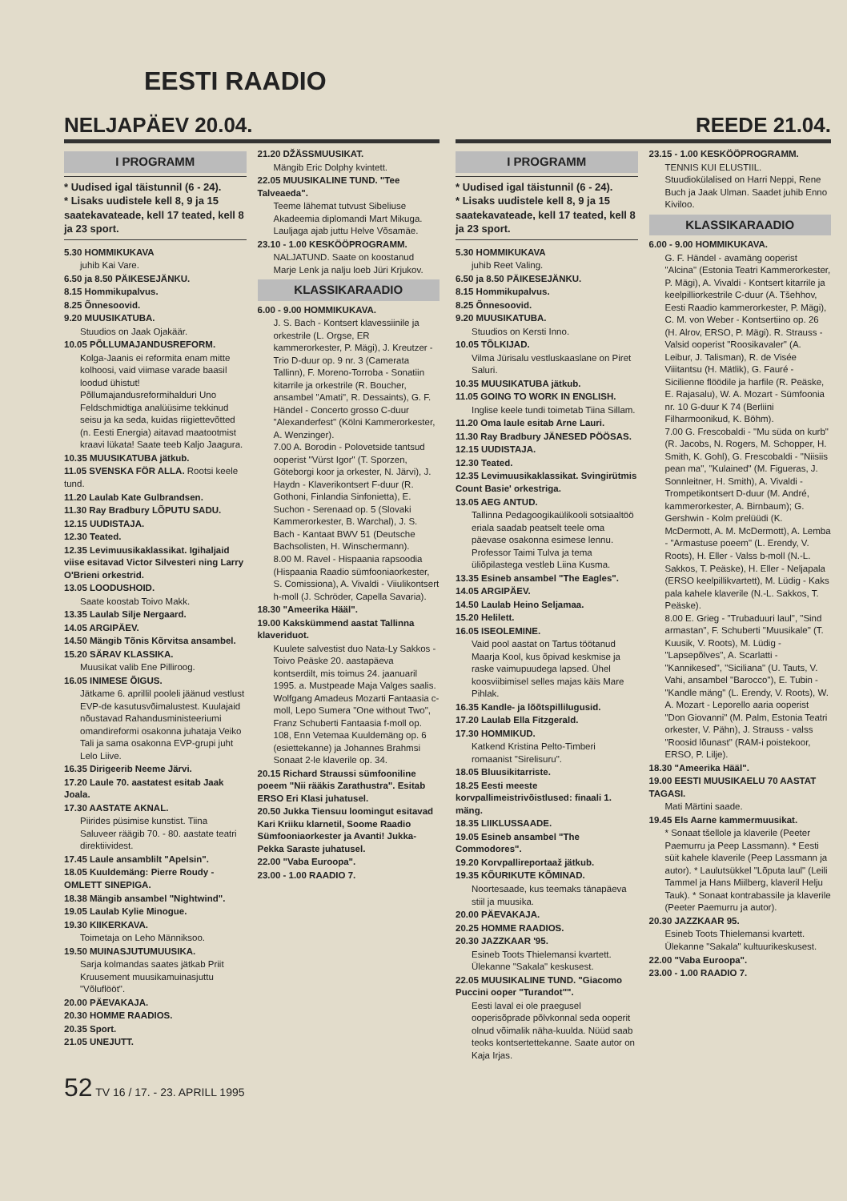EESTI RAADIO
NELJAPÄEV 20.04.
I PROGRAMM
* Uudised igal täistunnil (6 - 24).
* Lisaks uudistele kell 8, 9 ja 15 saatekavateade, kell 17 teated, kell 8 ja 23 sport.
5.30 HOMMIKUKAVA
juhib Kai Vare.
6.50 ja 8.50 PÄIKESEJÄNKU.
8.15 Hommikupalvus.
8.25 Õnnesoovid.
9.20 MUUSIKATUBA.
Stuudios on Jaak Ojakäär.
10.05 PÕLLUMAJANDUSREFORM.
Kolga-Jaanis ei reformita enam mitte kolhoosi, vaid viimase varade baasil loodud ühistut! Põllumajandusreformihalduri Uno Feldschmidtiga analüüsime tekkinud seisu ja ka seda, kuidas riigiettevõtted (n. Eesti Energia) aitavad maatootmist kraavi lükata! Saate teeb Kaljo Jaagura.
10.35 MUUSIKATUBA jätkub.
11.05 SVENSKA FÖR ALLA. Rootsi keele tund.
11.20 Laulab Kate Gulbrandsen.
11.30 Ray Bradbury LÕPUTU SADU.
12.15 UUDISTAJA.
12.30 Teated.
12.35 Levimuusikaklassikat. Igihaljaid viise esitavad Victor Silvesteri ning Larry O'Brieni orkestrid.
13.05 LOODUSHOID.
Saate koostab Toivo Makk.
13.35 Laulab Silje Nergaard.
14.05 ARGIPÄEV.
14.50 Mängib Tõnis Kõrvitsa ansambel.
15.20 SÄRAV KLASSIKA.
Muusikat valib Ene Pilliroog.
16.05 INIMESE ÕIGUS.
Jätkame 6. aprillil pooleli jäänud vestlust EVP-de kasutusvõimalustest. Kuulajaid nõustavad Rahandusministeeriumi omandireformi osakonna juhataja Veiko Tali ja sama osakonna EVP-grupi juht Lelo Liive.
16.35 Dirigeerib Neeme Järvi.
17.20 Laule 70. aastatest esitab Jaak Joala.
17.30 AASTATE AKNAL.
Piirides püsimise kunstist. Tiina Saluveer räägib 70. - 80. aastate teatri direktiividest.
17.45 Laule ansamblilt "Apelsin".
18.05 Kuuldemäng: Pierre Roudy - OMLETT SINEPIGA.
18.38 Mängib ansambel "Nightwind".
19.05 Laulab Kylie Minogue.
19.30 KIIKERKAVA.
Toimetaja on Leho Männiksoo.
19.50 MUINASJUTUMUUSIKA.
Sarja kolmandas saates jätkab Priit Kruusement muusikamuinasjuttu "Võluflööt".
20.00 PÄEVAKAJA.
20.30 HOMME RAADIOS.
20.35 Sport.
21.05 UNEJUTT.
21.20 DŽÄSSMUUSIKAT.
Mängib Eric Dolphy kvintett.
22.05 MUUSIKALINE TUND. "Tee Talveaeda".
Teeme lähemat tutvust Sibeliuse Akadeemia diplomandi Mart Mikuga. Lauljaga ajab juttu Helve Võsamäe.
23.10 - 1.00 KESKÖÖPROGRAMM.
NALJATUND. Saate on koostanud Marje Lenk ja nalju loeb Jüri Krjukov.
KLASSIKARAADIO
6.00 - 9.00 HOMMIKUKAVA.
J. S. Bach - Kontsert klavessiinile ja orkestrile (L. Orgse, ER kammerorkester, P. Mägi), J. Kreutzer - Trio D-duur op. 9 nr. 3 (Camerata Tallinn), F. Moreno-Torroba - Sonatiin kitarrile ja orkestrile (R. Boucher, ansambel "Amati", R. Dessaints), G. F. Händel - Concerto grosso C-duur "Alexanderfest" (Kölni Kammerorkester, A. Wenzinger).
7.00 A. Borodin - Polovetside tantsud ooperist "Vürst Igor" (T. Sporzen, Göteborgi koor ja orkester, N. Järvi), J. Haydn - Klaverikontsert F-duur (R. Gothoni, Finlandia Sinfonietta), E. Suchon - Serenaad op. 5 (Slovaki Kammerorkester, B. Warchal), J. S. Bach - Kantaat BWV 51 (Deutsche Bachsolisten, H. Winschermann).
8.00 M. Ravel - Hispaania rapsoodia (Hispaania Raadio sümfooniaorkester, S. Comissiona), A. Vivaldi - Viiulikontsert h-moll (J. Schröder, Capella Savaria).
18.30 "Ameerika Hääl".
19.00 Kakskümmend aastat Tallinna klaveriduot.
Kuulete salvestist duo Nata-Ly Sakkos - Toivo Peäske 20. aastapäeva kontserdilt, mis toimus 24. jaanuaril 1995. a. Mustpeade Maja Valges saalis.
Wolfgang Amadeus Mozarti Fantaasia c-moll, Lepo Sumera "One without Two", Franz Schuberti Fantaasia f-moll op. 108, Enn Vetemaa Kuuldemäng op. 6 (esiettekanne) ja Johannes Brahmsi Sonaat 2-le klaverile op. 34.
20.15 Richard Straussi sümfooniline poeem "Nii rääkis Zarathustra". Esitab ERSO Eri Klasi juhatusel.
20.50 Jukka Tiensuu loomingut esitavad Kari Kriiku klarnetil, Soome Raadio Sümfooniaorkester ja Avanti! Jukka-Pekka Saraste juhatusel.
22.00 "Vaba Euroopa".
23.00 - 1.00 RAADIO 7.
REEDE 21.04.
I PROGRAMM
* Uudised igal täistunnil (6 - 24).
* Lisaks uudistele kell 8, 9 ja 15 saatekavateade, kell 17 teated, kell 8 ja 23 sport.
5.30 HOMMIKUKAVA
juhib Reet Valing.
6.50 ja 8.50 PÄIKESEJÄNKU.
8.15 Hommikupalvus.
8.25 Õnnesoovid.
9.20 MUUSIKATUBA.
Stuudios on Kersti Inno.
10.05 TÕLKIJAD.
Vilma Jürisalu vestluskaaslane on Piret Saluri.
10.35 MUUSIKATUBA jätkub.
11.05 GOING TO WORK IN ENGLISH.
Inglise keele tundi toimetab Tiina Sillam.
11.20 Oma laule esitab Arne Lauri.
11.30 Ray Bradbury JÄNESED PÖÖSAS.
12.15 UUDISTAJA.
12.30 Teated.
12.35 Levimuusikaklassikat. Svingirütmis Count Basie' orkestriga.
13.05 AEG ANTUD.
Tallinna Pedagoogikaülikooli sotsiaaltöö eriala saadab peatselt teele oma päevase osakonna esimese lennu. Professor Taimi Tulva ja tema üliõpilastega vestleb Liina Kusma.
13.35 Esineb ansambel "The Eagles".
14.05 ARGIPÄEV.
14.50 Laulab Heino Seljamaa.
15.20 Helilett.
16.05 ISEOLEMINE.
Vaid pool aastat on Tartus töötanud Maarja Kool, kus õpivad keskmise ja raske vaimupuudega lapsed. Ühel koosviibimisel selles majas käis Mare Pihlak.
16.35 Kandle- ja lõõtspillilugusid.
17.20 Laulab Ella Fitzgerald.
17.30 HOMMIKUD.
Katkend Kristina Pelto-Timberi romaanist "Sirelisuru".
18.05 Bluusikitarriste.
18.25 Eesti meeste korvpallimeistrivõistlused: finaali 1. mäng.
18.35 LIIKLUSSAADE.
19.05 Esineb ansambel "The Commodores".
19.20 Korvpallireportaaž jätkub.
19.35 KÕURIKUTE KÕMINAD.
Noortesaade, kus teemaks tänapäeva stiil ja muusika.
20.00 PÄEVAKAJA.
20.25 HOMME RAADIOS.
20.30 JAZZKAAR '95.
Esineb Toots Thielemansi kvartett. Ülekanne "Sakala" keskusest.
22.05 MUUSIKALINE TUND. "Giacomo Puccini ooper "Turandot"".
Eesti laval ei ole praegusel ooperisõprade põlvkonnal seda ooperit olnud võimalik näha-kuulda. Nüüd saab teoks kontsertettekanne. Saate autor on Kaja Irjas.
23.15 - 1.00 KESKÖÖPROGRAMM.
TENNIS KUI ELUSTIIL. Stuudiokülalised on Harri Neppi, Rene Buch ja Jaak Ulman. Saadet juhib Enno Kiviloo.
KLASSIKARAADIO
6.00 - 9.00 HOMMIKUKAVA.
G. F. Händel - avamäng ooperist "Alcina" (Estonia Teatri Kammerorkester, P. Mägi), A. Vivaldi - Kontsert kitarrile ja keelpilliorkestrile C-duur (A. Tšehhov, Eesti Raadio kammerorkester, P. Mägi), C. M. von Weber - Kontsertiino op. 26 (H. Alrov, ERSO, P. Mägi). R. Strauss - Valsid ooperist "Roosikavaler" (A. Leibur, J. Talisman), R. de Visée Viiitantsu (H. Mätlik), G. Fauré - Sicilienne flöödile ja harfile (R. Peäske, E. Rajasalu), W. A. Mozart - Sümfoonia nr. 10 G-duur K 74 (Berliini Filharmoonikud, K. Böhm).
7.00 G. Frescobaldi - "Mu süda on kurb" (R. Jacobs, N. Rogers, M. Schopper, H. Smith, K. Gohl), G. Frescobaldi - "Niisiis pean ma", "Kulained" (M. Figueras, J. Sonnleitner, H. Smith), A. Vivaldi - Trompetikontsert D-duur (M. André, kammerorkester, A. Birnbaum); G. Gershwin - Kolm prelüüdi (K. McDermott, A. M. McDermott), A. Lemba - "Armastuse poeem" (L. Erendy, V. Roots), H. Eller - Valss b-moll (N.-L. Sakkos, T. Peäske), H. Eller - Neljapala (ERSO keelpillikvartett), M. Lüdig - Kaks pala kahele klaverile (N.-L. Sakkos, T. Peäske).
8.00 E. Grieg - "Trubaduuri laul", "Sind armastan", F. Schuberti "Muusikale" (T. Kuusik, V. Roots), M. Lüdig - "Lapsepõlves", A. Scarlatti - "Kannikesed", "Siciliana" (U. Tauts, V. Vahi, ansambel "Barocco"), E. Tubin - "Kandle mäng" (L. Erendy, V. Roots), W. A. Mozart - Leporello aaria ooperist "Don Giovanni" (M. Palm, Estonia Teatri orkester, V. Pähn), J. Strauss - valss "Roosid lõunast" (RAM-i poistekoor, ERSO, P. Lilje).
18.30 "Ameerika Hääl".
19.00 EESTI MUUSIKAELU 70 AASTAT TAGASI.
Mati Märtini saade.
19.45 Els Aarne kammermuusikat.
* Sonaat tšellole ja klaverile (Peeter Paemurru ja Peep Lassmann). * Eesti süit kahele klaverile (Peep Lassmann ja autor). * Laulutsükkel "Lõputa laul" (Leili Tammel ja Hans Miilberg, klaveril Helju Tauk). * Sonaat kontrabassile ja klaverile (Peeter Paemurru ja autor).
20.30 JAZZKAAR 95.
Esineb Toots Thielemansi kvartett. Ülekanne "Sakala" kultuurikeskusest.
22.00 "Vaba Euroopa".
23.00 - 1.00 RAADIO 7.
52 TV 16 / 17. - 23. APRILL 1995